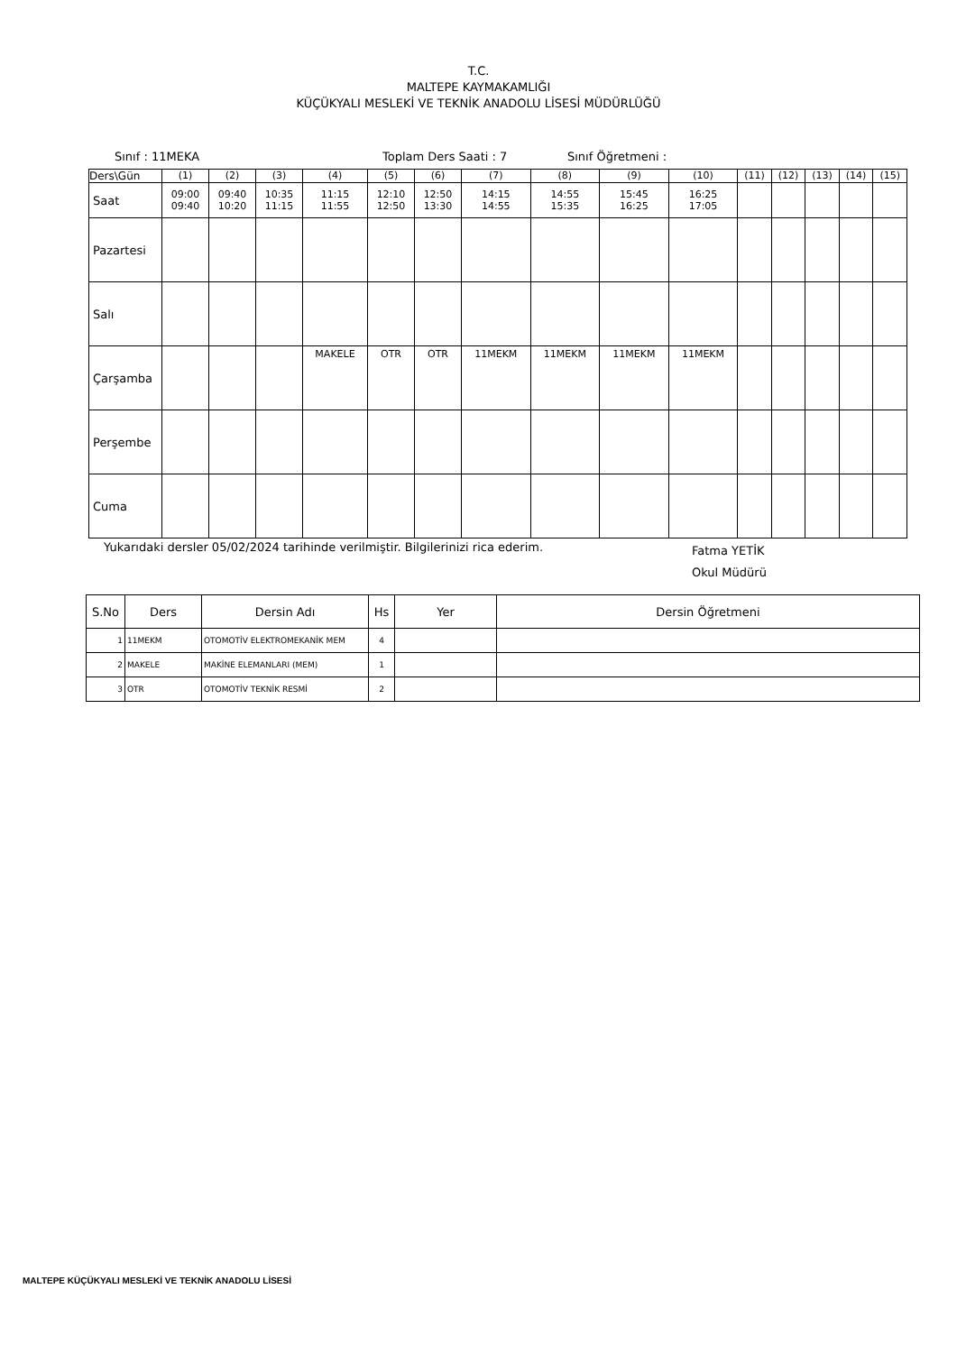T.C.
MALTEPE KAYMAKAMLIĞI
KÜÇÜKYALI MESLEKİ VE TEKNİK ANADOLU LİSESİ MÜDÜRLÜĞÜ
Sınıf : 11MEKA Toplam Ders Saati : 7 Sınıf Öğretmeni :
| Ders\Gün | (1) | (2) | (3) | (4) | (5) | (6) | (7) | (8) | (9) | (10) | (11) | (12) | (13) | (14) | (15) |
| Saat | 09:00 09:40 | 09:40 10:20 | 10:35 11:15 | 11:15 11:55 | 12:10 12:50 | 12:50 13:30 | 14:15 14:55 | 14:55 15:35 | 15:45 16:25 | 16:25 17:05 | | | | | |
| Pazartesi | | | | | | | | | | | | | | | |
| Salı | | | | | | | | | | | | | | | |
| Çarşamba | | | | MAKELE | OTR | OTR | 11MEKM | 11MEKM | 11MEKM | 11MEKM | | | | | |
| Perşembe | | | | | | | | | | | | | | | |
| Cuma | | | | | | | | | | | | | | | |
Yukarıdaki dersler 05/02/2024 tarihinde verilmiştir. Bilgilerinizi rica ederim. Fatma YETİK
Okul Müdürü
| S.No | Ders | Dersin Adı | Hs | Yer | Dersin Öğretmeni |
| --- | --- | --- | --- | --- | --- |
| 1 | 11MEKM | OTOMOTİV ELEKTROMEKANİK MEM | 4 | | |
| 2 | MAKELE | MAKİNE ELEMANLARI (MEM) | 1 | | |
| 3 | OTR | OTOMOTİV TEKNİK RESMİ | 2 | | |
MALTEPE KÜÇÜKYALI MESLEKİ VE TEKNİK ANADOLU LİSESİ